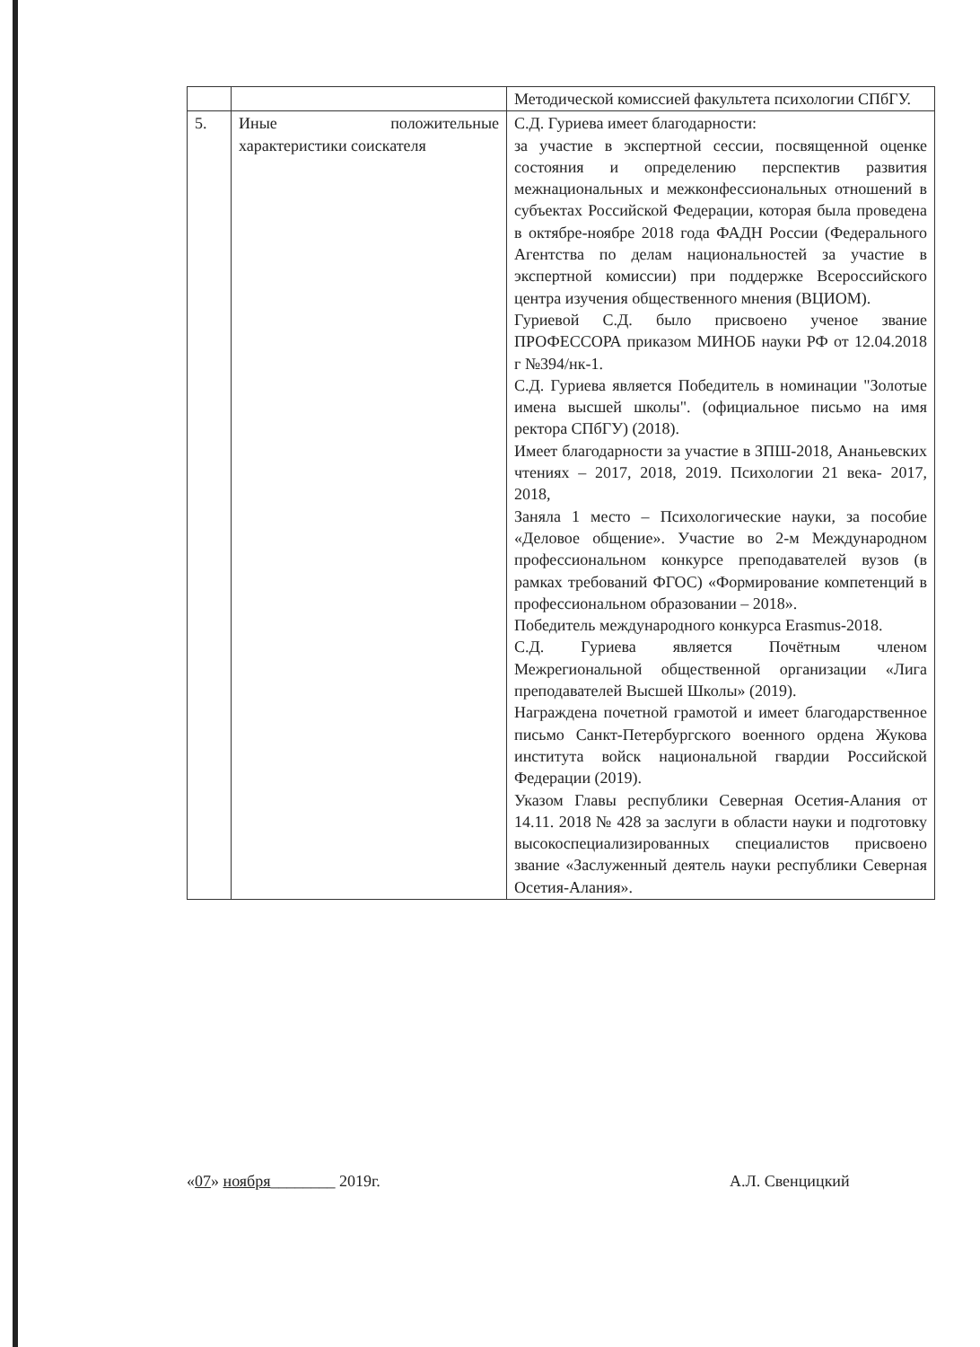| | | Методической комиссией факультета психологии СПбГУ. |
| 5. | Иные положительные характеристики соискателя | С.Д. Гуриева имеет благодарности: за участие в экспертной сессии, посвященной оценке состояния и определению перспектив развития межнациональных и межконфессиональных отношений в субъектах Российской Федерации, которая была проведена в октябре-ноябре 2018 года ФАДН России (Федерального Агентства по делам национальностей за участие в экспертной комиссии) при поддержке Всероссийского центра изучения общественного мнения (ВЦИОМ). Гуриевой С.Д. было присвоено ученое звание ПРОФЕССОРА приказом МИНОБ науки РФ от 12.04.2018 г №394/нк-1. С.Д. Гуриева является Победитель в номинации "Золотые имена высшей школы". (официальное письмо на имя ректора СПбГУ) (2018). Имеет благодарности за участие в ЗПШ-2018, Ананьевских чтениях – 2017, 2018, 2019. Психологии 21 века- 2017, 2018, Заняла 1 место – Психологические науки, за пособие «Деловое общение». Участие во 2-м Международном профессиональном конкурсе преподавателей вузов (в рамках требований ФГОС) «Формирование компетенций в профессиональном образовании – 2018». Победитель международного конкурса Erasmus-2018. С.Д. Гуриева является Почётным членом Межрегиональной общественной организации «Лига преподавателей Высшей Школы» (2019). Награждена почетной грамотой и имеет благодарственное письмо Санкт-Петербургского военного ордена Жукова института войск национальной гвардии Российской Федерации (2019). Указом Главы республики Северная Осетия-Алания от 14.11. 2018 № 428 за заслуги в области науки и подготовку высокоспециализированных специалистов присвоено звание «Заслуженный деятель науки республики Северная Осетия-Алания». |
«07» ноября________ 2019г. А.Л. Свенцицкий